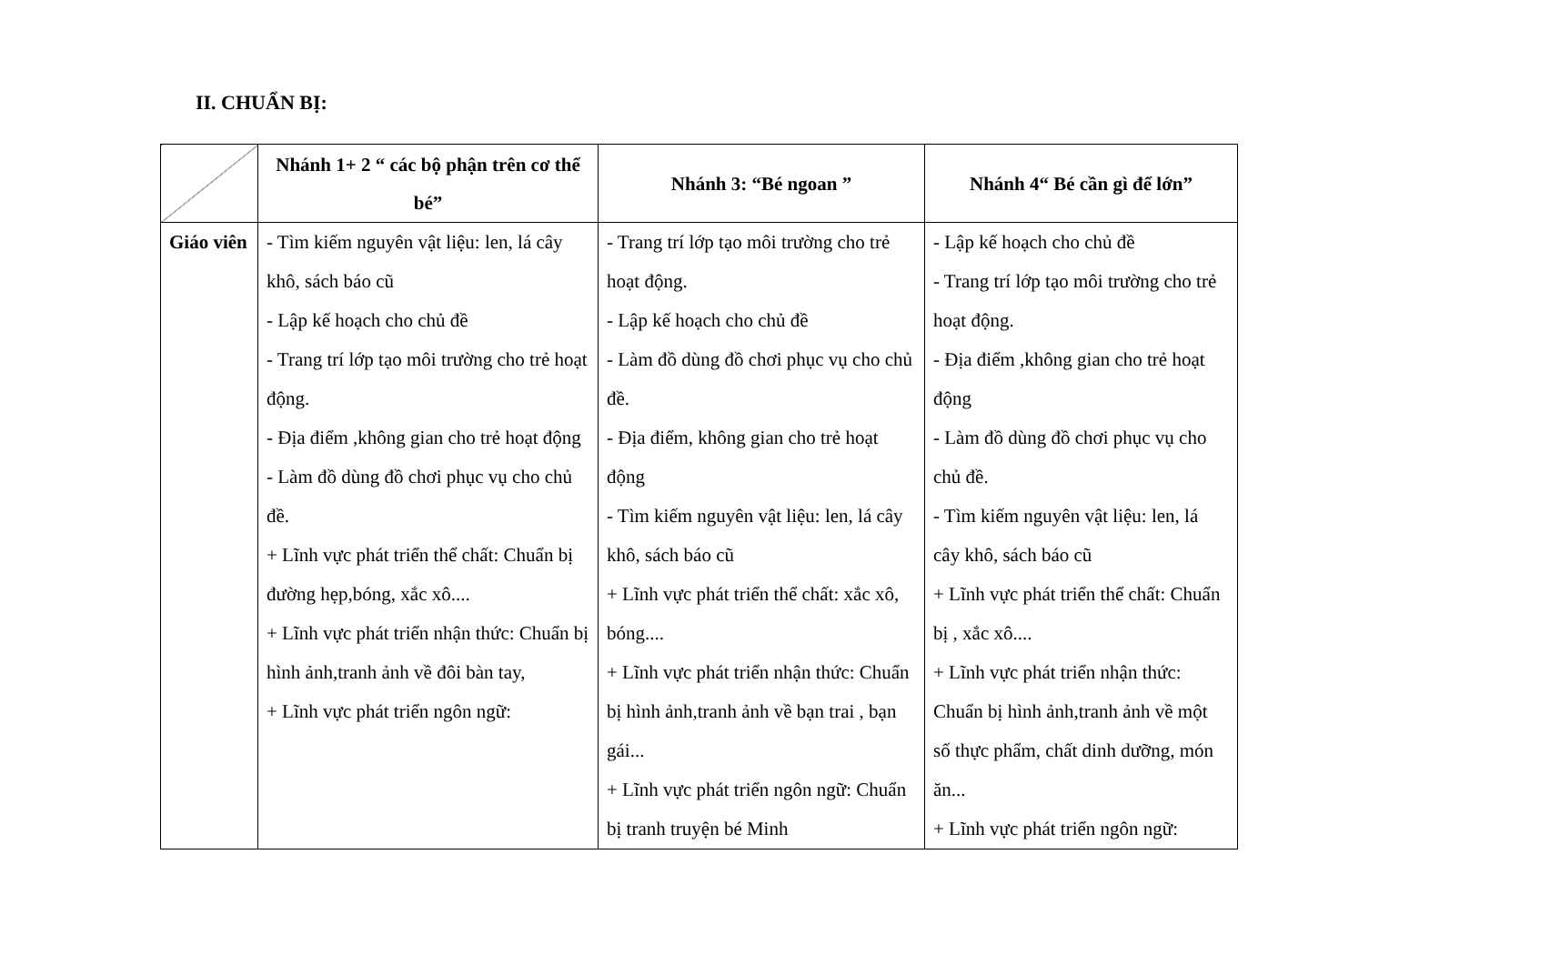II. CHUẨN BỊ:
| | Nhánh 1+ 2 “ các bộ phận trên cơ thể bé” | Nhánh 3: “Bé ngoan ” | Nhánh 4“ Bé cần gì để lớn” |
| --- | --- | --- | --- |
| Giáo viên | - Tìm kiếm nguyên vật liệu: len, lá cây khô, sách báo cũ - Lập kế hoạch cho chủ đề - Trang trí lớp tạo môi trường cho trẻ hoạt động. - Địa điểm ,không gian cho trẻ hoạt động - Làm đồ dùng đồ chơi phục vụ cho chủ đề. + Lĩnh vực phát triển thể chất: Chuẩn bị đường hẹp,bóng, xắc xô.... + Lĩnh vực phát triển nhận thức: Chuẩn bị hình ảnh,tranh ảnh về đôi bàn tay, + Lĩnh vực phát triển ngôn ngữ: | - Trang trí lớp tạo môi trường cho trẻ hoạt động. - Lập kế hoạch cho chủ đề - Làm đồ dùng đồ chơi phục vụ cho chủ đề. - Địa điểm, không gian cho trẻ hoạt động - Tìm kiếm nguyên vật liệu: len, lá cây khô, sách báo cũ + Lĩnh vực phát triển thể chất: xắc xô, bóng.... + Lĩnh vực phát triển nhận thức: Chuẩn bị hình ảnh,tranh ảnh về bạn trai , bạn gái... + Lĩnh vực phát triển ngôn ngữ: Chuẩn bị tranh truyện bé Minh | - Lập kế hoạch cho chủ đề - Trang trí lớp tạo môi trường cho trẻ hoạt động. - Địa điểm ,không gian cho trẻ hoạt động - Làm đồ dùng đồ chơi phục vụ cho chủ đề. - Tìm kiếm nguyên vật liệu: len, lá cây khô, sách báo cũ + Lĩnh vực phát triển thể chất: Chuẩn bị , xắc xô.... + Lĩnh vực phát triển nhận thức: Chuẩn bị hình ảnh,tranh ảnh về một số thực phẩm, chất dinh dưỡng, món ăn... + Lĩnh vực phát triển ngôn ngữ: |